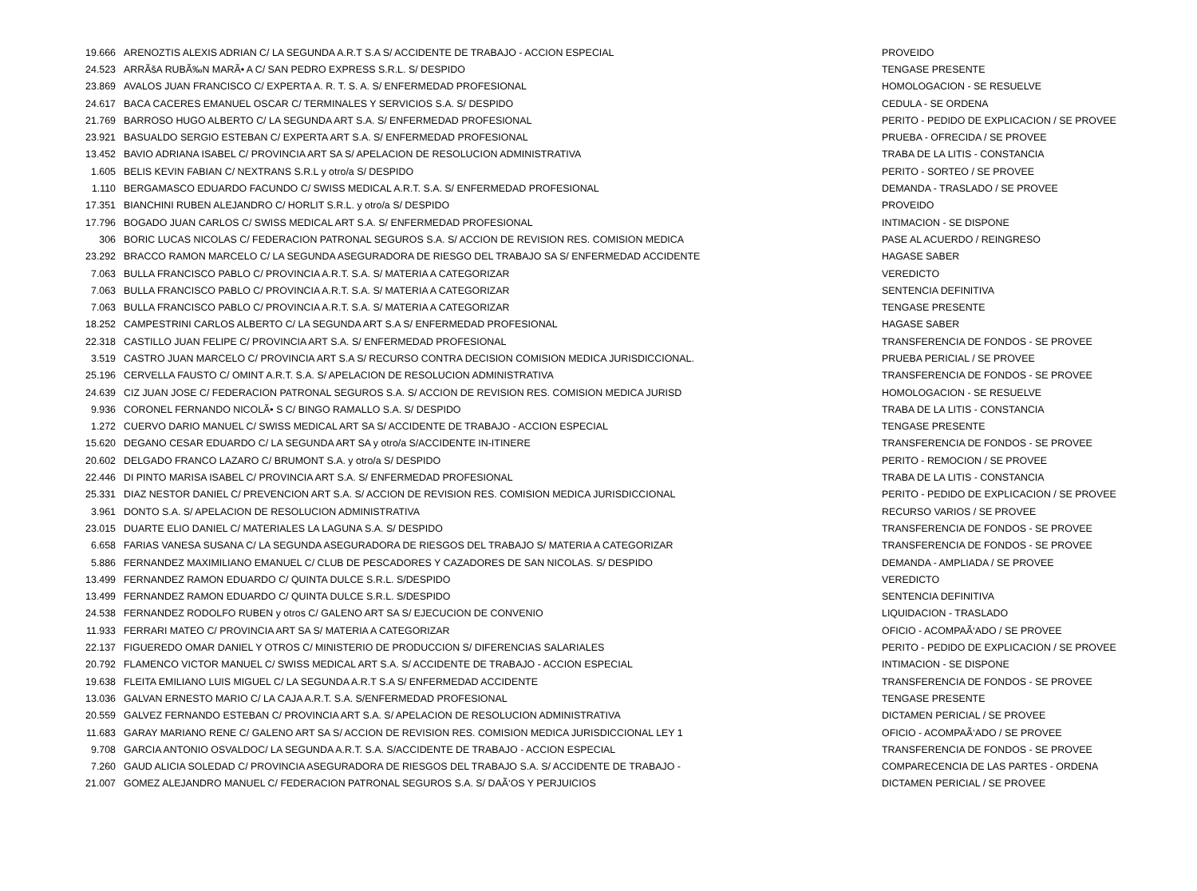| 19.666 | ARENOZTIS ALEXIS ADRIAN C/ LA SEGUNDA A.R.T S.A S/ ACCIDENTE DE TRABAJO - ACCION ESPECIAL | PROVEIDO |
| 24.523 | ARRÃšA RUBÃ‰N MARÃ• A C/ SAN PEDRO EXPRESS S.R.L. S/ DESPIDO | TENGASE PRESENTE |
| 23.869 | AVALOS JUAN FRANCISCO C/ EXPERTA A. R. T. S. A. S/ ENFERMEDAD PROFESIONAL | HOMOLOGACION - SE RESUELVE |
| 24.617 | BACA CACERES EMANUEL OSCAR C/ TERMINALES Y SERVICIOS S.A. S/ DESPIDO | CEDULA - SE ORDENA |
| 21.769 | BARROSO HUGO ALBERTO C/ LA SEGUNDA ART S.A. S/ ENFERMEDAD PROFESIONAL | PERITO - PEDIDO DE EXPLICACION / SE PROVEE |
| 23.921 | BASUALDO SERGIO ESTEBAN C/ EXPERTA ART S.A. S/ ENFERMEDAD PROFESIONAL | PRUEBA - OFRECIDA / SE PROVEE |
| 13.452 | BAVIO ADRIANA ISABEL C/ PROVINCIA ART SA S/ APELACION DE RESOLUCION ADMINISTRATIVA | TRABA DE LA LITIS - CONSTANCIA |
| 1.605 | BELIS KEVIN FABIAN C/ NEXTRANS S.R.L y otro/a S/ DESPIDO | PERITO - SORTEO / SE PROVEE |
| 1.110 | BERGAMASCO EDUARDO FACUNDO C/ SWISS MEDICAL A.R.T. S.A. S/ ENFERMEDAD PROFESIONAL | DEMANDA - TRASLADO / SE PROVEE |
| 17.351 | BIANCHINI RUBEN ALEJANDRO C/ HORLIT S.R.L. y otro/a S/ DESPIDO | PROVEIDO |
| 17.796 | BOGADO JUAN CARLOS C/ SWISS MEDICAL ART S.A. S/ ENFERMEDAD PROFESIONAL | INTIMACION - SE DISPONE |
| 306 | BORIC LUCAS NICOLAS C/ FEDERACION PATRONAL SEGUROS S.A. S/ ACCION DE REVISION RES. COMISION MEDICA | PASE AL ACUERDO / REINGRESO |
| 23.292 | BRACCO RAMON MARCELO C/ LA SEGUNDA ASEGURADORA DE RIESGO DEL TRABAJO SA S/ ENFERMEDAD ACCIDENTE | HAGASE SABER |
| 7.063 | BULLA FRANCISCO PABLO C/ PROVINCIA A.R.T. S.A. S/ MATERIA A CATEGORIZAR | VEREDICTO |
| 7.063 | BULLA FRANCISCO PABLO C/ PROVINCIA A.R.T. S.A. S/ MATERIA A CATEGORIZAR | SENTENCIA DEFINITIVA |
| 7.063 | BULLA FRANCISCO PABLO C/ PROVINCIA A.R.T. S.A. S/ MATERIA A CATEGORIZAR | TENGASE PRESENTE |
| 18.252 | CAMPESTRINI CARLOS ALBERTO C/ LA SEGUNDA ART S.A S/ ENFERMEDAD PROFESIONAL | HAGASE SABER |
| 22.318 | CASTILLO JUAN FELIPE C/ PROVINCIA ART S.A. S/ ENFERMEDAD PROFESIONAL | TRANSFERENCIA DE FONDOS - SE PROVEE |
| 3.519 | CASTRO JUAN MARCELO C/ PROVINCIA ART S.A S/ RECURSO CONTRA DECISION COMISION MEDICA JURISDICCIONAL. | PRUEBA PERICIAL / SE PROVEE |
| 25.196 | CERVELLA FAUSTO C/ OMINT A.R.T. S.A. S/ APELACION DE RESOLUCION ADMINISTRATIVA | TRANSFERENCIA DE FONDOS - SE PROVEE |
| 24.639 | CIZ JUAN JOSE C/ FEDERACION PATRONAL SEGUROS S.A. S/ ACCION DE REVISION RES. COMISION MEDICA JURISD | HOMOLOGACION - SE RESUELVE |
| 9.936 | CORONEL FERNANDO NICOLÃ• S C/ BINGO RAMALLO S.A. S/ DESPIDO | TRABA DE LA LITIS - CONSTANCIA |
| 1.272 | CUERVO DARIO MANUEL C/ SWISS MEDICAL ART SA S/ ACCIDENTE DE TRABAJO - ACCION ESPECIAL | TENGASE PRESENTE |
| 15.620 | DEGANO CESAR EDUARDO C/ LA SEGUNDA ART SA y otro/a S/ACCIDENTE IN-ITINERE | TRANSFERENCIA DE FONDOS - SE PROVEE |
| 20.602 | DELGADO FRANCO LAZARO C/ BRUMONT S.A. y otro/a S/ DESPIDO | PERITO - REMOCION / SE PROVEE |
| 22.446 | DI PINTO MARISA ISABEL C/ PROVINCIA ART S.A. S/ ENFERMEDAD PROFESIONAL | TRABA DE LA LITIS - CONSTANCIA |
| 25.331 | DIAZ NESTOR DANIEL C/ PREVENCION ART S.A. S/ ACCION DE REVISION RES. COMISION MEDICA JURISDICCIONAL | PERITO - PEDIDO DE EXPLICACION / SE PROVEE |
| 3.961 | DONTO S.A. S/ APELACION DE RESOLUCION ADMINISTRATIVA | RECURSO VARIOS / SE PROVEE |
| 23.015 | DUARTE ELIO DANIEL C/ MATERIALES LA LAGUNA S.A. S/ DESPIDO | TRANSFERENCIA DE FONDOS - SE PROVEE |
| 6.658 | FARIAS VANESA SUSANA C/ LA SEGUNDA ASEGURADORA DE RIESGOS DEL TRABAJO S/ MATERIA A CATEGORIZAR | TRANSFERENCIA DE FONDOS - SE PROVEE |
| 5.886 | FERNANDEZ MAXIMILIANO EMANUEL C/ CLUB DE PESCADORES Y CAZADORES DE SAN NICOLAS. S/ DESPIDO | DEMANDA - AMPLIADA / SE PROVEE |
| 13.499 | FERNANDEZ RAMON EDUARDO C/ QUINTA DULCE S.R.L. S/DESPIDO | VEREDICTO |
| 13.499 | FERNANDEZ RAMON EDUARDO C/ QUINTA DULCE S.R.L. S/DESPIDO | SENTENCIA DEFINITIVA |
| 24.538 | FERNANDEZ RODOLFO RUBEN y otros C/ GALENO ART SA S/ EJECUCION DE CONVENIO | LIQUIDACION - TRASLADO |
| 11.933 | FERRARI MATEO C/ PROVINCIA ART SA S/ MATERIA A CATEGORIZAR | OFICIO - ACOMPAÃ‘ADO / SE PROVEE |
| 22.137 | FIGUEREDO OMAR DANIEL Y OTROS C/ MINISTERIO DE PRODUCCION S/ DIFERENCIAS SALARIALES | PERITO - PEDIDO DE EXPLICACION / SE PROVEE |
| 20.792 | FLAMENCO VICTOR MANUEL C/ SWISS MEDICAL ART S.A. S/ ACCIDENTE DE TRABAJO - ACCION ESPECIAL | INTIMACION - SE DISPONE |
| 19.638 | FLEITA EMILIANO LUIS MIGUEL C/ LA SEGUNDA A.R.T S.A S/ ENFERMEDAD ACCIDENTE | TRANSFERENCIA DE FONDOS - SE PROVEE |
| 13.036 | GALVAN ERNESTO MARIO C/ LA CAJA A.R.T. S.A. S/ENFERMEDAD PROFESIONAL | TENGASE PRESENTE |
| 20.559 | GALVEZ FERNANDO ESTEBAN C/ PROVINCIA ART S.A. S/ APELACION DE RESOLUCION ADMINISTRATIVA | DICTAMEN PERICIAL / SE PROVEE |
| 11.683 | GARAY MARIANO RENE C/ GALENO ART SA S/ ACCION DE REVISION RES. COMISION MEDICA JURISDICCIONAL LEY 1 | OFICIO - ACOMPAÃ‘ADO / SE PROVEE |
| 9.708 | GARCIA ANTONIO OSVALDOC/ LA SEGUNDA A.R.T. S.A. S/ACCIDENTE DE TRABAJO - ACCION ESPECIAL | TRANSFERENCIA DE FONDOS - SE PROVEE |
| 7.260 | GAUD ALICIA SOLEDAD C/ PROVINCIA ASEGURADORA DE RIESGOS DEL TRABAJO S.A. S/ ACCIDENTE DE TRABAJO - | COMPARECENCIA DE LAS PARTES - ORDENA |
| 21.007 | GOMEZ ALEJANDRO MANUEL C/ FEDERACION PATRONAL SEGUROS S.A. S/ DAÃ‘OS Y PERJUICIOS | DICTAMEN PERICIAL / SE PROVEE |